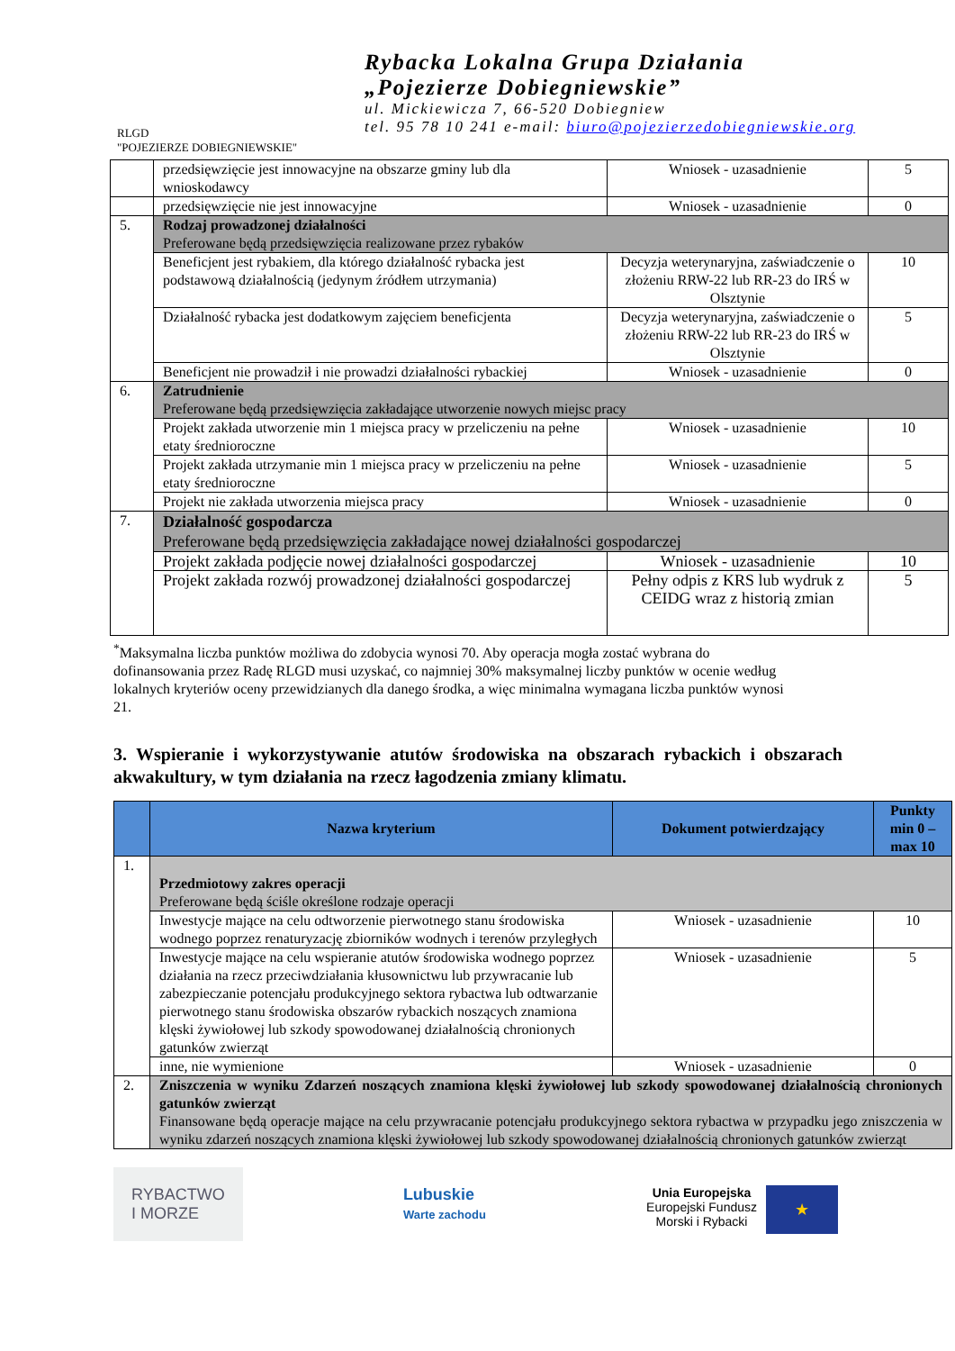RLGD
"POJEZIERZE DOBIEGNIEWSKIE"
Rybacka Lokalna Grupa Działania
„Pojezierze Dobiegniewskie”
ul. Mickiewicza 7, 66-520 Dobiegniew
tel. 95 78 10 241 e-mail: biuro@pojezierzedobiegniewskie.org
| | przedsięwzięcie jest innowacyjne na obszarze gminy lub dla wnioskodawcy | Wniosek - uzasadnienie | 5 |
| | przedsięwzięcie nie jest innowacyjne | Wniosek - uzasadnienie | 0 |
| 5. | Rodzaj prowadzonej działalności Preferowane będą przedsięwzięcia realizowane przez rybaków | | |
| | Beneficjent jest rybakiem, dla którego działalność rybacka jest podstawową działalnością (jedynym źródłem utrzymania) | Decyzja weterynaryjna, zaświadczenie o złożeniu RRW-22 lub RR-23 do IRŚ w Olsztynie | 10 |
| | Działalność rybacka jest dodatkowym zajęciem beneficjenta | Decyzja weterynaryjna, zaświadczenie o złożeniu RRW-22 lub RR-23 do IRŚ w Olsztynie | 5 |
| | Beneficjent nie prowadził i nie prowadzi działalności rybackiej | Wniosek - uzasadnienie | 0 |
| 6. | Zatrudnienie Preferowane będą przedsięwzięcia zakładające utworzenie nowych miejsc pracy | | |
| | Projekt zakłada utworzenie min 1 miejsca pracy w przeliczeniu na pełne etaty średnioroczne | Wniosek - uzasadnienie | 10 |
| | Projekt zakłada utrzymanie min 1 miejsca pracy w przeliczeniu na pełne etaty średnioroczne | Wniosek - uzasadnienie | 5 |
| | Projekt nie zakłada utworzenia miejsca pracy | Wniosek - uzasadnienie | 0 |
| 7. | Działalność gospodarcza Preferowane będą przedsięwzięcia zakładające nowej działalności gospodarczej | | |
| | Projekt zakłada podjęcie nowej działalności gospodarczej | Wniosek - uzasadnienie | 10 |
| | Projekt zakłada rozwój prowadzonej działalności gospodarczej | Pełny odpis z KRS lub wydruk z CEIDG wraz z historią zmian | 5 |
<sup>*</sup> Maksymalna liczba punktów możliwa do zdobycia wynosi 70. Aby operacja mogła zostać wybrana do dofinansowania przez Radę RLGD musi uzyskać, co najmniej 30% maksymalnej liczby punktów w ocenie według lokalnych kryteriów oceny przewidzianych dla danego środka, a więc minimalna wymagana liczba punktów wynosi 21.
3. Wspieranie i wykorzystywanie atutów środowiska na obszarach rybackich i obszarach akwakultury, w tym działania na rzecz łagodzenia zmiany klimatu.
| | Nazwa kryterium | Dokument potwierdzający | Punkty min 0 – max 10 |
| --- | --- | --- | --- |
| 1. | Przedmiotowy zakres operacji Preferowane będą ściśle określone rodzaje operacji | | |
| | Inwestycje mające na celu odtworzenie pierwotnego stanu środowiska wodnego poprzez renaturyzację zbiorników wodnych i terenów przyległych | Wniosek - uzasadnienie | 10 |
| | Inwestycje mające na celu wspieranie atutów środowiska wodnego poprzez działania na rzecz przeciwdziałania kłusownictwu lub przywracanie lub zabezpieczanie potencjału produkcyjnego sektora rybactwa lub odtwarzanie pierwotnego stanu środowiska obszarów rybackich noszących znamiona klęski żywiołowej lub szkody spowodowanej działalnością chronionych gatunków zwierząt | Wniosek - uzasadnienie | 5 |
| | inne, nie wymienione | Wniosek - uzasadnienie | 0 |
| 2. | Zniszczenia w wyniku Zdarzeń noszących znamiona klęski żywiołowej lub szkody spowodowanej działalnością chronionych gatunków zwierząt Finansowane będą operacje mające na celu przywracanie potencjału produkcyjnego sektora rybactwa w przypadku jego zniszczenia w wyniku zdarzeń noszących znamiona klęski żywiołowej lub szkody spowodowanej działalnością chronionych gatunków zwierząt | | |
RYBACTWO
I MORZE
Lubuskie
Warte zachodu
Unia Europejska
Europejski Fundusz
Morski i Rybacki
★